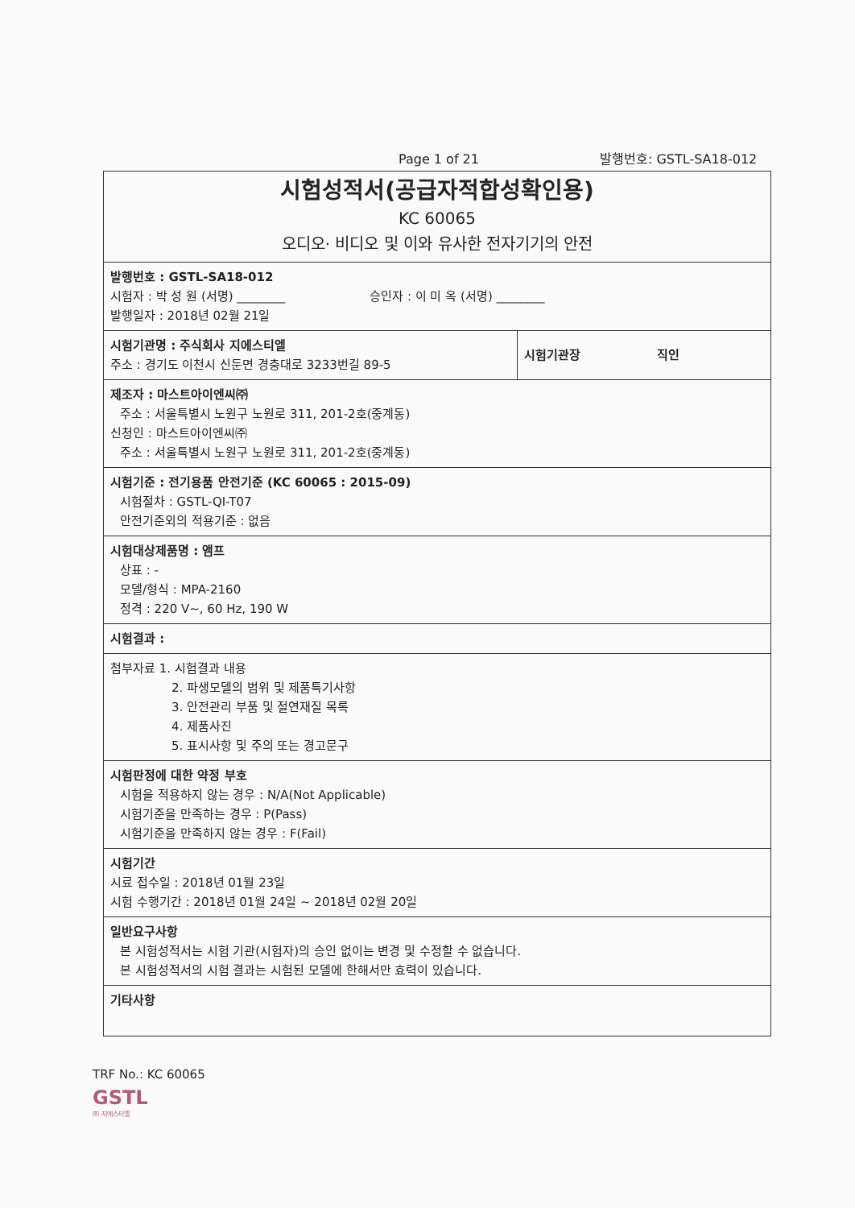Page 1 of 21 발행번호: GSTL-SA18-012
| 시험성적서(공급자적합성확인용) KC 60065 오디오· 비디오 및 이와 유사한 전자기기의 안전 | |
| 발행번호 : GSTL-SA18-012 시험자 : 박 성 원 (서명) ________ 승인자 : 이 미 옥 (서명) ________ 발행일자 : 2018년 02월 21일 | |
| 시험기관명 : 주식회사 지에스티엘 주소 : 경기도 이천시 신둔면 경충대로 3233번길 89-5 | 시험기관장 직인 |
| 제조자 : 마스트아이엔씨㈜ 주소 : 서울특별시 노원구 노원로 311, 201-2호(중계동) 신청인 : 마스트아이엔씨㈜ 주소 : 서울특별시 노원구 노원로 311, 201-2호(중계동) | |
| 시험기준 : 전기용품 안전기준 (KC 60065 : 2015-09) 시험절차 : GSTL-QI-T07 안전기준외의 적용기준 : 없음 | |
| 시험대상제품명 : 앰프 상표 : - 모델/형식 : MPA-2160 정격 : 220 V~, 60 Hz, 190 W | |
| 시험결과 : | |
| 첨부자료 1. 시험결과 내용 2. 파생모델의 범위 및 제품특기사항 3. 안전관리 부품 및 절연재질 목록 4. 제품사진 5. 표시사항 및 주의 또는 경고문구 | |
| 시험판정에 대한 약정 부호 시험을 적용하지 않는 경우 : N/A(Not Applicable) 시험기준을 만족하는 경우 : P(Pass) 시험기준을 만족하지 않는 경우 : F(Fail) | |
| 시험기간 시료 접수일 : 2018년 01월 23일 시험 수행기간 : 2018년 01월 24일 ~ 2018년 02월 20일 | |
| 일반요구사항 본 시험성적서는 시험 기관(시험자)의 승인 없이는 변경 및 수정할 수 없습니다. 본 시험성적서의 시험 결과는 시험된 모델에 한해서만 효력이 있습니다. | |
| 기타사항 | |
TRF No.: KC 60065
GSTL
㈜ 지에스티엘